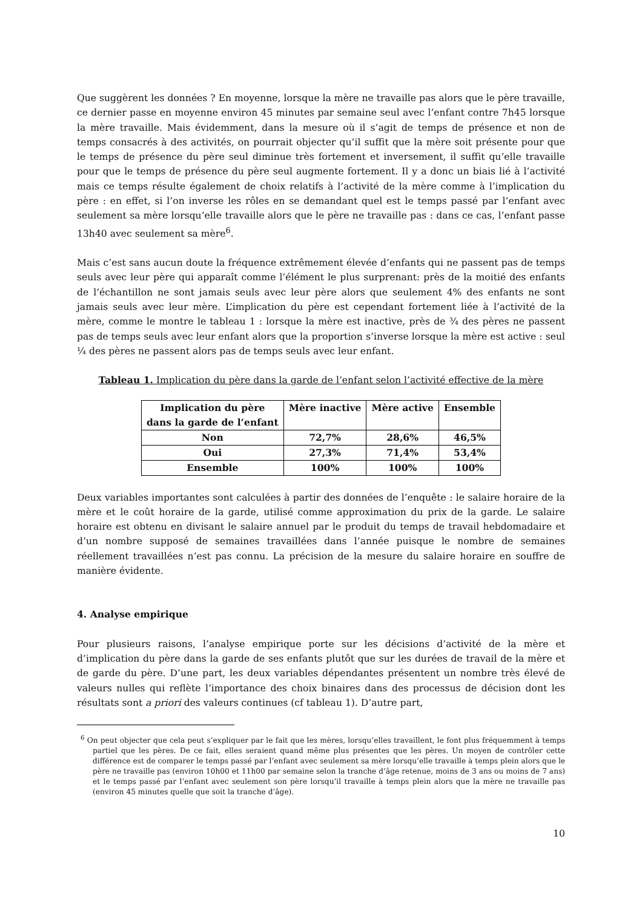Que suggèrent les données ? En moyenne, lorsque la mère ne travaille pas alors que le père travaille, ce dernier passe en moyenne environ 45 minutes par semaine seul avec l’enfant contre 7h45 lorsque la mère travaille. Mais évidemment, dans la mesure où il s’agit de temps de présence et non de temps consacrés à des activités, on pourrait objecter qu’il suffit que la mère soit présente pour que le temps de présence du père seul diminue très fortement et inversement, il suffit qu’elle travaille pour que le temps de présence du père seul augmente fortement. Il y a donc un biais lié à l’activité mais ce temps résulte également de choix relatifs à l’activité de la mère comme à l’implication du père : en effet, si l’on inverse les rôles en se demandant quel est le temps passé par l’enfant avec seulement sa mère lorsqu’elle travaille alors que le père ne travaille pas : dans ce cas, l’enfant passe 13h40 avec seulement sa mère<sup>6</sup>.
Mais c’est sans aucun doute la fréquence extrêmement élevée d’enfants qui ne passent pas de temps seuls avec leur père qui apparaît comme l’élément le plus surprenant: près de la moitié des enfants de l’échantillon ne sont jamais seuls avec leur père alors que seulement 4% des enfants ne sont jamais seuls avec leur mère. L’implication du père est cependant fortement liée à l’activité de la mère, comme le montre le tableau 1 : lorsque la mère est inactive, près de ¾ des pères ne passent pas de temps seuls avec leur enfant alors que la proportion s’inverse lorsque la mère est active : seul ¼ des pères ne passent alors pas de temps seuls avec leur enfant.
Tableau 1. Implication du père dans la garde de l’enfant selon l’activité effective de la mère
| Implication du père dans la garde de l’enfant | Mère inactive | Mère active | Ensemble |
| --- | --- | --- | --- |
| Non | 72,7% | 28,6% | 46,5% |
| Oui | 27,3% | 71,4% | 53,4% |
| Ensemble | 100% | 100% | 100% |
Deux variables importantes sont calculées à partir des données de l’enquête : le salaire horaire de la mère et le coût horaire de la garde, utilisé comme approximation du prix de la garde. Le salaire horaire est obtenu en divisant le salaire annuel par le produit du temps de travail hebdomadaire et d’un nombre supposé de semaines travaillées dans l’année puisque le nombre de semaines réellement travaillées n’est pas connu. La précision de la mesure du salaire horaire en souffre de manière évidente.
4. Analyse empirique
Pour plusieurs raisons, l’analyse empirique porte sur les décisions d’activité de la mère et d’implication du père dans la garde de ses enfants plutôt que sur les durées de travail de la mère et de garde du père. D’une part, les deux variables dépendantes présentent un nombre très élevé de valeurs nulles qui reflète l’importance des choix binaires dans des processus de décision dont les résultats sont a priori des valeurs continues (cf tableau 1). D’autre part,
<sup>6</sup> On peut objecter que cela peut s’expliquer par le fait que les mères, lorsqu’elles travaillent, le font plus fréquemment à temps partiel que les pères. De ce fait, elles seraient quand même plus présentes que les pères. Un moyen de contrôler cette différence est de comparer le temps passé par l’enfant avec seulement sa mère lorsqu’elle travaille à temps plein alors que le père ne travaille pas (environ 10h00 et 11h00 par semaine selon la tranche d’âge retenue, moins de 3 ans ou moins de 7 ans) et le temps passé par l’enfant avec seulement son père lorsqu’il travaille à temps plein alors que la mère ne travaille pas (environ 45 minutes quelle que soit la tranche d’âge).
10